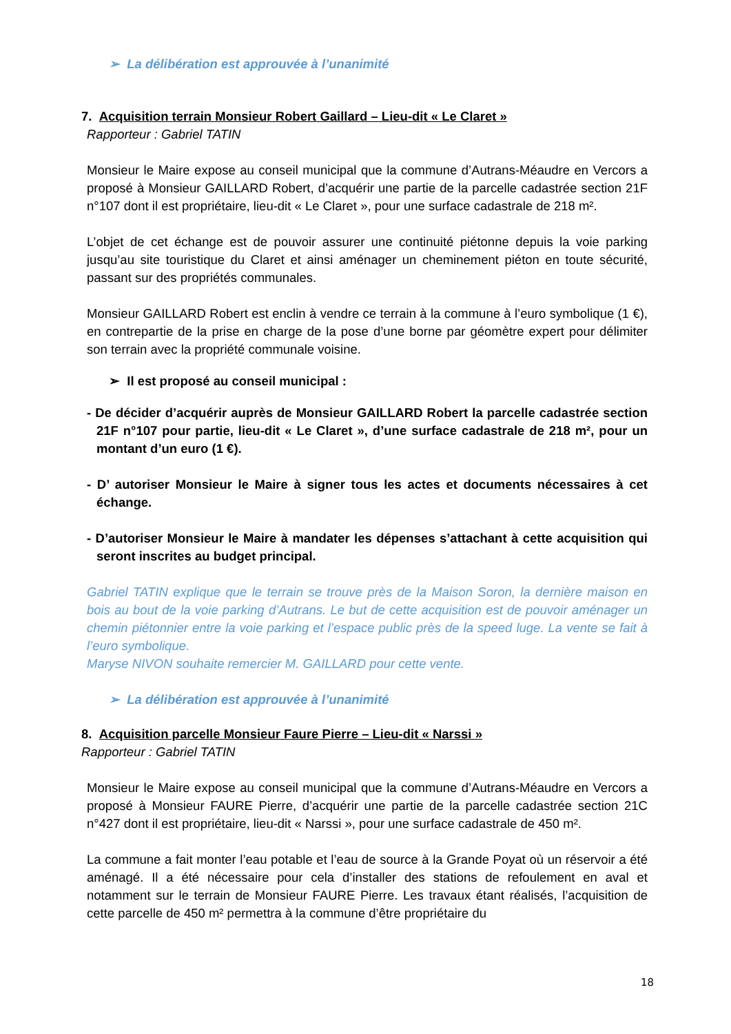➢ La délibération est approuvée à l’unanimité
7. Acquisition terrain Monsieur Robert Gaillard – Lieu-dit « Le Claret »
Rapporteur : Gabriel TATIN
Monsieur le Maire expose au conseil municipal que la commune d’Autrans-Méaudre en Vercors a proposé à Monsieur GAILLARD Robert, d’acquérir une partie de la parcelle cadastrée section 21F n°107 dont il est propriétaire, lieu-dit « Le Claret », pour une surface cadastrale de 218 m².
L’objet de cet échange est de pouvoir assurer une continuité piétonne depuis la voie parking jusqu’au site touristique du Claret et ainsi aménager un cheminement piéton en toute sécurité, passant sur des propriétés communales.
Monsieur GAILLARD Robert est enclin à vendre ce terrain à la commune à l’euro symbolique (1 €), en contrepartie de la prise en charge de la pose d’une borne par géomètre expert pour délimiter son terrain avec la propriété communale voisine.
➢ Il est proposé au conseil municipal :
- De décider d’acquérir auprès de Monsieur GAILLARD Robert la parcelle cadastrée section 21F n°107 pour partie, lieu-dit « Le Claret », d’une surface cadastrale de 218 m², pour un montant d’un euro (1 €).
- D’ autoriser Monsieur le Maire à signer tous les actes et documents nécessaires à cet échange.
- D’autoriser Monsieur le Maire à mandater les dépenses s’attachant à cette acquisition qui seront inscrites au budget principal.
Gabriel TATIN explique que le terrain se trouve près de la Maison Soron, la dernière maison en bois au bout de la voie parking d’Autrans. Le but de cette acquisition est de pouvoir aménager un chemin piétonnier entre la voie parking et l’espace public près de la speed luge. La vente se fait à l’euro symbolique.
Maryse NIVON souhaite remercier M. GAILLARD pour cette vente.
➢ La délibération est approuvée à l’unanimité
8. Acquisition parcelle Monsieur Faure Pierre – Lieu-dit « Narssi »
Rapporteur : Gabriel TATIN
Monsieur le Maire expose au conseil municipal que la commune d’Autrans-Méaudre en Vercors a proposé à Monsieur FAURE Pierre, d’acquérir une partie de la parcelle cadastrée section 21C n°427 dont il est propriétaire, lieu-dit « Narssi », pour une surface cadastrale de 450 m².
La commune a fait monter l’eau potable et l’eau de source à la Grande Poyat où un réservoir a été aménagé. Il a été nécessaire pour cela d’installer des stations de refoulement en aval et notamment sur le terrain de Monsieur FAURE Pierre. Les travaux étant réalisés, l’acquisition de cette parcelle de 450 m² permettra à la commune d’être propriétaire du
18